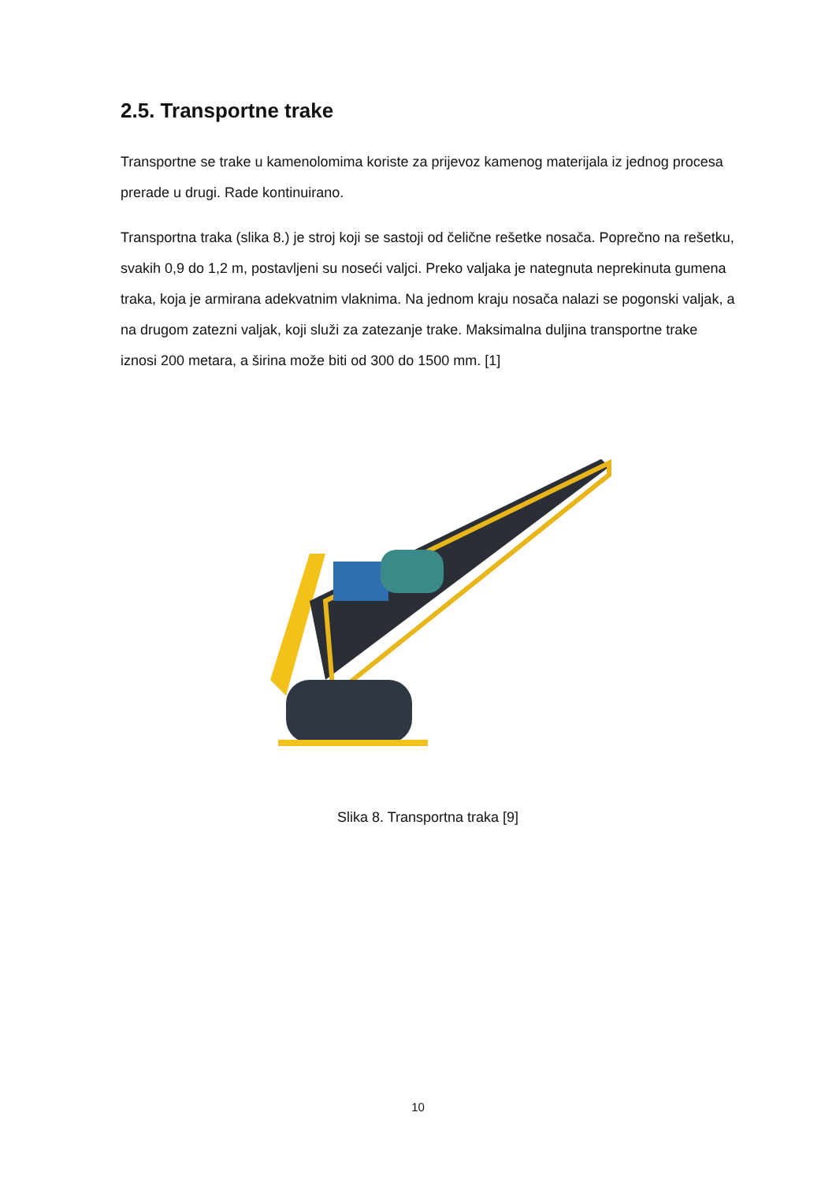2.5. Transportne trake
Transportne se trake u kamenolomima koriste za prijevoz kamenog materijala iz jednog procesa prerade u drugi. Rade kontinuirano.
Transportna traka (slika 8.) je stroj koji se sastoji od čelične rešetke nosača. Poprečno na rešetku, svakih 0,9 do 1,2 m, postavljeni su noseći valjci. Preko valjaka je nategnuta neprekinuta gumena traka, koja je armirana adekvatnim vlaknima. Na jednom kraju nosača nalazi se pogonski valjak, a na drugom zatezni valjak, koji služi za zatezanje trake. Maksimalna duljina transportne trake iznosi 200 metara, a širina može biti od 300 do 1500 mm. [1]
Slika 8. Transportna traka [9]
10